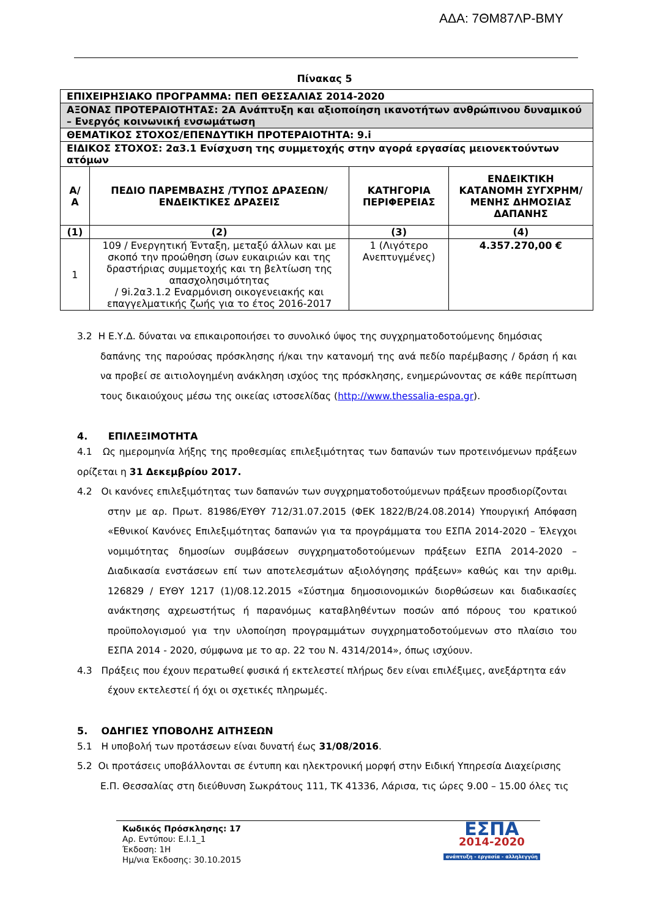ΑΔΑ: 7ΘΜ87ΛΡ-ΒΜΥ
Πίνακας 5
| ΕΠΙΧΕΙΡΗΣΙΑΚΟ ΠΡΟΓΡΑΜΜΑ: ΠΕΠ ΘΕΣΣΑΛΙΑΣ 2014-2020 | | | |
| ΑΞΟΝΑΣ ΠΡΟΤΕΡΑΙΟΤΗΤΑΣ: 2Α Ανάπτυξη και αξιοποίηση ικανοτήτων ανθρώπινου δυναμικού – Ενεργός κοινωνική ενσωμάτωση | | | |
| ΘΕΜΑΤΙΚΟΣ ΣΤΟΧΟΣ/ΕΠΕΝΔΥΤΙΚΗ ΠΡΟΤΕΡΑΙΟΤΗΤΑ: 9.i | | | |
| ΕΙΔΙΚΟΣ ΣΤΟΧΟΣ: 2α3.1 Ενίσχυση της συμμετοχής στην αγορά εργασίας μειονεκτούντων ατόμων | | | |
| Α/Α | ΠΕΔΙΟ ΠΑΡΕΜΒΑΣΗΣ /ΤΥΠΟΣ ΔΡΑΣΕΩΝ/ ΕΝΔΕΙΚΤΙΚΕΣ ΔΡΑΣΕΙΣ | ΚΑΤΗΓΟΡΙΑ ΠΕΡΙΦΕΡΕΙΑΣ | ΕΝΔΕΙΚΤΙΚΗ ΚΑΤΑΝΟΜΗ ΣΥΓΧΡΗΜ/ΜΕΝΗΣ ΔΗΜΟΣΙΑΣ ΔΑΠΑΝΗΣ |
| (1) | (2) | (3) | (4) |
| 1 | 109 / Ενεργητική Ένταξη, μεταξύ άλλων και με σκοπό την προώθηση ίσων ευκαιριών και της δραστήριας συμμετοχής και τη βελτίωση της απασχολησιμότητας / 9i.2α3.1.2 Εναρμόνιση οικογενειακής και επαγγελματικής ζωής για το έτος 2016-2017 | 1 (Λιγότερο Ανεπτυγμένες) | 4.357.270,00 € |
3.2 Η Ε.Υ.Δ. δύναται να επικαιροποιήσει το συνολικό ύψος της συγχρηματοδοτούμενης δημόσιας
δαπάνης της παρούσας πρόσκλησης ή/και την κατανομή της ανά πεδίο παρέμβασης / δράση ή και να προβεί σε αιτιολογημένη ανάκληση ισχύος της πρόσκλησης, ενημερώνοντας σε κάθε περίπτωση τους δικαιούχους μέσω της οικείας ιστοσελίδας (http://www.thessalia-espa.gr).
4. ΕΠΙΛΕΞΙΜΟΤΗΤΑ
4.1 Ως ημερομηνία λήξης της προθεσμίας επιλεξιμότητας των δαπανών των προτεινόμενων πράξεων ορίζεται η 31 Δεκεμβρίου 2017.
4.2 Οι κανόνες επιλεξιμότητας των δαπανών των συγχρηματοδοτούμενων πράξεων προσδιορίζονται
στην με αρ. Πρωτ. 81986/ΕΥΘΥ 712/31.07.2015 (ΦΕΚ 1822/Β/24.08.2014) Υπουργική Απόφαση «Εθνικοί Κανόνες Επιλεξιμότητας δαπανών για τα προγράμματα του ΕΣΠΑ 2014-2020 – Έλεγχοι νομιμότητας δημοσίων συμβάσεων συγχρηματοδοτούμενων πράξεων ΕΣΠΑ 2014-2020 – Διαδικασία ενστάσεων επί των αποτελεσμάτων αξιολόγησης πράξεων» καθώς και την αριθμ. 126829 / ΕΥΘΥ 1217 (1)/08.12.2015 «Σύστημα δημοσιονομικών διορθώσεων και διαδικασίες ανάκτησης αχρεωστήτως ή παρανόμως καταβληθέντων ποσών από πόρους του κρατικού προϋπολογισμού για την υλοποίηση προγραμμάτων συγχρηματοδοτούμενων στο πλαίσιο του ΕΣΠΑ 2014 - 2020, σύμφωνα με το αρ. 22 του Ν. 4314/2014», όπως ισχύουν.
4.3 Πράξεις που έχουν περατωθεί φυσικά ή εκτελεστεί πλήρως δεν είναι επιλέξιμες, ανεξάρτητα εάν
έχουν εκτελεστεί ή όχι οι σχετικές πληρωμές.
5. ΟΔΗΓΙΕΣ ΥΠΟΒΟΛΗΣ ΑΙΤΗΣΕΩΝ
5.1 Η υποβολή των προτάσεων είναι δυνατή έως 31/08/2016.
5.2 Οι προτάσεις υποβάλλονται σε έντυπη και ηλεκτρονική μορφή στην Ειδική Υπηρεσία Διαχείρισης
Ε.Π. Θεσσαλίας στη διεύθυνση Σωκράτους 111, ΤΚ 41336, Λάρισα, τις ώρες 9.00 – 15.00 όλες τις
Κωδικός Πρόσκλησης: 17
Αρ. Εντύπου: Ε.Ι.1_1
Έκδοση: 1Η
Ημ/νια Έκδοσης: 30.10.2015
ΕΣΠΑ
2014-2020
ανάπτυξη - εργασία - αλληλεγγύη